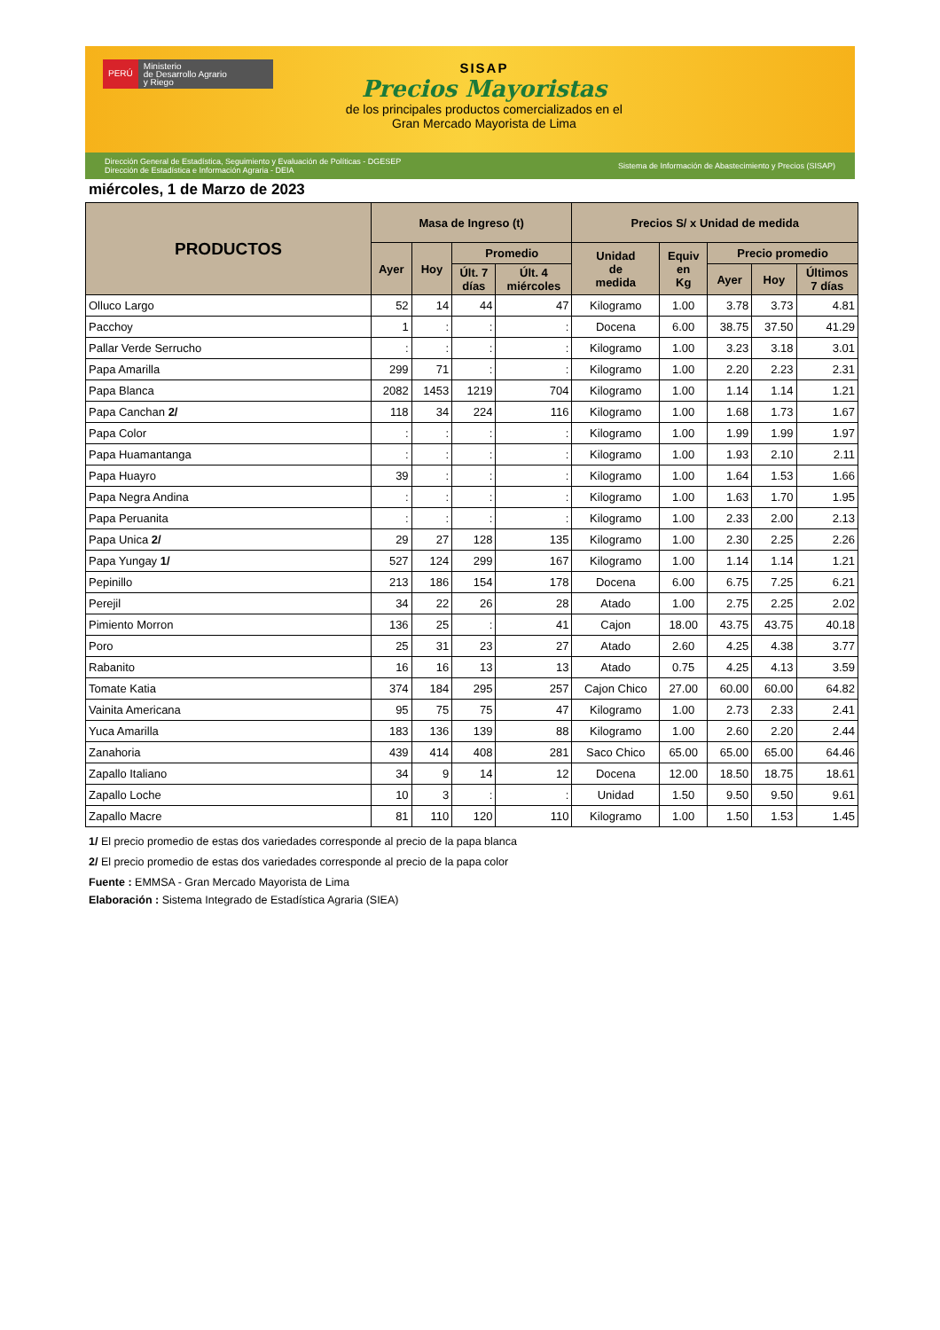PERÚ
Ministerio
de Desarrollo Agrario
y Riego
SISAP
Precios Mayoristas
de los principales productos comercializados en el
Gran Mercado Mayorista de Lima
Dirección General de Estadística, Seguimiento y Evaluación de Políticas - DGESEP
Dirección de Estadística e Información Agraria - DEIA
Sistema de Información de Abastecimiento y Precios (SISAP)
miércoles, 1 de Marzo de 2023
| PRODUCTOS | Masa de Ingreso (t) | | | | Precios S/ x Unidad de medida | | | | |
| --- | --- | --- | --- | --- | --- | --- | --- | --- | --- |
| | Ayer | Hoy | Promedio | | Unidad de medida | Equiv en Kg | Precio promedio | | |
| | | | Últ. 7 días | Últ. 4 miércoles | | | Ayer | Hoy | Últimos 7 días |
| Olluco Largo | 52 | 14 | 44 | 47 | Kilogramo | 1.00 | 3.78 | 3.73 | 4.81 |
| Pacchoy | 1 | : | : | : | Docena | 6.00 | 38.75 | 37.50 | 41.29 |
| Pallar Verde Serrucho | : | : | : | : | Kilogramo | 1.00 | 3.23 | 3.18 | 3.01 |
| Papa Amarilla | 299 | 71 | : | : | Kilogramo | 1.00 | 2.20 | 2.23 | 2.31 |
| Papa Blanca | 2082 | 1453 | 1219 | 704 | Kilogramo | 1.00 | 1.14 | 1.14 | 1.21 |
| Papa Canchan 2/ | 118 | 34 | 224 | 116 | Kilogramo | 1.00 | 1.68 | 1.73 | 1.67 |
| Papa Color | : | : | : | : | Kilogramo | 1.00 | 1.99 | 1.99 | 1.97 |
| Papa Huamantanga | : | : | : | : | Kilogramo | 1.00 | 1.93 | 2.10 | 2.11 |
| Papa Huayro | 39 | : | : | : | Kilogramo | 1.00 | 1.64 | 1.53 | 1.66 |
| Papa Negra Andina | : | : | : | : | Kilogramo | 1.00 | 1.63 | 1.70 | 1.95 |
| Papa Peruanita | : | : | : | : | Kilogramo | 1.00 | 2.33 | 2.00 | 2.13 |
| Papa Unica 2/ | 29 | 27 | 128 | 135 | Kilogramo | 1.00 | 2.30 | 2.25 | 2.26 |
| Papa Yungay 1/ | 527 | 124 | 299 | 167 | Kilogramo | 1.00 | 1.14 | 1.14 | 1.21 |
| Pepinillo | 213 | 186 | 154 | 178 | Docena | 6.00 | 6.75 | 7.25 | 6.21 |
| Perejil | 34 | 22 | 26 | 28 | Atado | 1.00 | 2.75 | 2.25 | 2.02 |
| Pimiento Morron | 136 | 25 | : | 41 | Cajon | 18.00 | 43.75 | 43.75 | 40.18 |
| Poro | 25 | 31 | 23 | 27 | Atado | 2.60 | 4.25 | 4.38 | 3.77 |
| Rabanito | 16 | 16 | 13 | 13 | Atado | 0.75 | 4.25 | 4.13 | 3.59 |
| Tomate Katia | 374 | 184 | 295 | 257 | Cajon Chico | 27.00 | 60.00 | 60.00 | 64.82 |
| Vainita Americana | 95 | 75 | 75 | 47 | Kilogramo | 1.00 | 2.73 | 2.33 | 2.41 |
| Yuca Amarilla | 183 | 136 | 139 | 88 | Kilogramo | 1.00 | 2.60 | 2.20 | 2.44 |
| Zanahoria | 439 | 414 | 408 | 281 | Saco Chico | 65.00 | 65.00 | 65.00 | 64.46 |
| Zapallo Italiano | 34 | 9 | 14 | 12 | Docena | 12.00 | 18.50 | 18.75 | 18.61 |
| Zapallo Loche | 10 | 3 | : | : | Unidad | 1.50 | 9.50 | 9.50 | 9.61 |
| Zapallo Macre | 81 | 110 | 120 | 110 | Kilogramo | 1.00 | 1.50 | 1.53 | 1.45 |
1/ El precio promedio de estas dos variedades corresponde al precio de la papa blanca
2/ El precio promedio de estas dos variedades corresponde al precio de la papa color
Fuente : EMMSA - Gran Mercado Mayorista de Lima
Elaboración : Sistema Integrado de Estadística Agraria (SIEA)